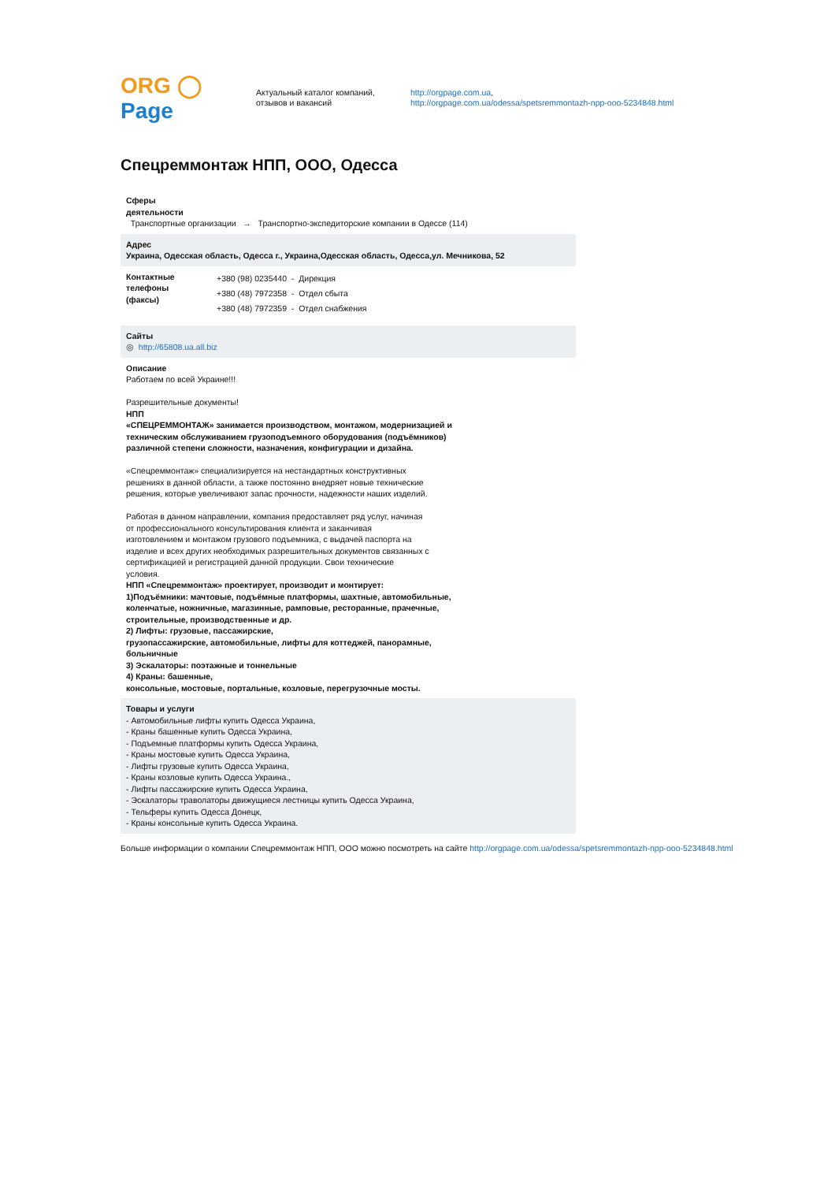ORG ◯ Page
Актуальный каталог компаний,
отзывов и вакансий
http://orgpage.com.ua,
http://orgpage.com.ua/odessa/spetsremmontazh-npp-ooo-5234848.html
Спецреммонтаж НПП, ООО, Одесса
Сферы
деятельности
Транспортные организации → Транспортно-экспедиторские компании в Одессе (114)
Адрес
Украина, Одесская область, Одесса г., Украина,Одесская область, Одесса,ул. Мечникова, 52
Контактные
телефоны
(факсы)
+380 (98) 0235440 - Дирекция
+380 (48) 7972358 - Отдел сбыта
+380 (48) 7972359 - Отдел снабжения
Сайты
◎ http://65808.ua.all.biz
Описание
Работаем по всей Украине!!!
Разрешительные документы!
НПП
«СПЕЦРЕММОНТАЖ» занимается производством, монтажом, модернизацией и
техническим обслуживанием грузоподъемного оборудования (подъёмников)
различной степени сложности, назначения, конфигурации и дизайна.
«Спецреммонтаж» специализируется на нестандартных конструктивных
решениях в данной области, а также постоянно внедряет новые технические
решения, которые увеличивают запас прочности, надежности наших изделий.
Работая в данном направлении, компания предоставляет ряд услуг, начиная
от профессионального консультирования клиента и заканчивая
изготовлением и монтажом грузового подъемника, с выдачей паспорта на
изделие и всех других необходимых разрешительных документов связанных с
сертификацией и регистрацией данной продукции. Свои технические
условия.
НПП «Спецреммонтаж» проектирует, производит и монтирует:
1)Подъёмники: мачтовые, подъёмные платформы, шахтные, автомобильные,
коленчатые, ножничные, магазинные, рамповые, ресторанные, прачечные,
строительные, производственные и др.
2) Лифты: грузовые, пассажирские,
грузопассажирские, автомобильные, лифты для коттеджей, панорамные,
больничные
3) Эскалаторы: поэтажные и тоннельные
4) Краны: башенные,
консольные, мостовые, портальные, козловые, перегрузочные мосты.
Товары и услуги
- Автомобильные лифты купить Одесса Украина,
- Краны башенные купить Одесса Украина,
- Подъемные платформы купить Одесса Украина,
- Краны мостовые купить Одесса Украина,
- Лифты грузовые купить Одесса Украина,
- Краны козловые купить Одесса Украина.,
- Лифты пассажирские купить Одесса Украина,
- Эскалаторы траволаторы движущиеся лестницы купить Одесса Украина,
- Тельферы купить Одесса Донецк,
- Краны консольные купить Одесса Украина.
Больше информации о компании Спецреммонтаж НПП, ООО можно посмотреть на сайте http://orgpage.com.ua/odessa/spetsremmontazh-npp-ooo-5234848.html